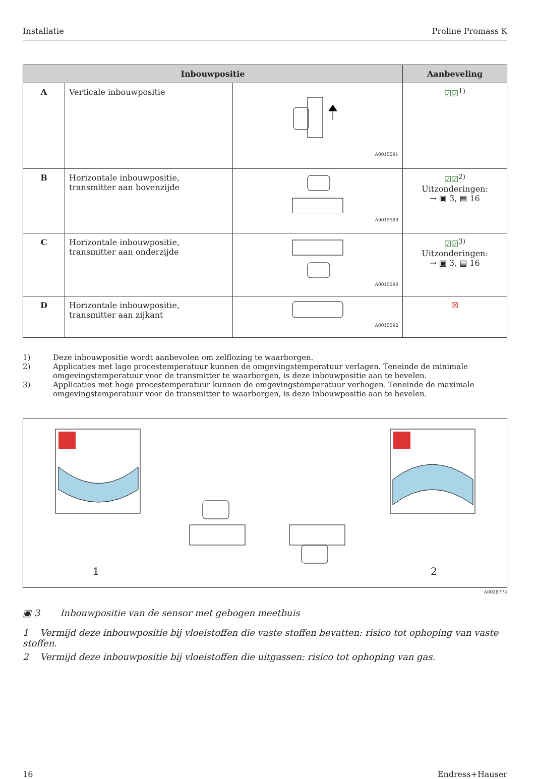Installatie Proline Promass K
| Inbouwpositie | | | Aanbeveling |
| --- | --- | --- | --- |
| A | Verticale inbouwpositie | A0015591 | ☑☑<sup>1)</sup> |
| B | Horizontale inbouwpositie, transmitter aan bovenzijde | A0015589 | ☑☑<sup>2)</sup> Uitzonderingen: → ▣ 3, ▤ 16 |
| C | Horizontale inbouwpositie, transmitter aan onderzijde | A0015590 | ☑☑<sup>3)</sup> Uitzonderingen: → ▣ 3, ▤ 16 |
| D | Horizontale inbouwpositie, transmitter aan zijkant | A0015592 | ☒ |
1) Deze inbouwpositie wordt aanbevolen om zelflozing te waarborgen.
2) Applicaties met lage procestemperatuur kunnen de omgevingstemperatuur verlagen. Teneinde de minimale omgevingstemperatuur voor de transmitter te waarborgen, is deze inbouwpositie aan te bevelen.
3) Applicaties met hoge procestemperatuur kunnen de omgevingstemperatuur verhogen. Teneinde de maximale omgevingstemperatuur voor de transmitter te waarborgen, is deze inbouwpositie aan te bevelen.
1 2
A0028774
▣ 3 Inbouwpositie van de sensor met gebogen meetbuis
1 Vermijd deze inbouwpositie bij vloeistoffen die vaste stoffen bevatten: risico tot ophoping van vaste stoffen.
2 Vermijd deze inbouwpositie bij vloeistoffen die uitgassen: risico tot ophoping van gas.
16 Endress+Hauser